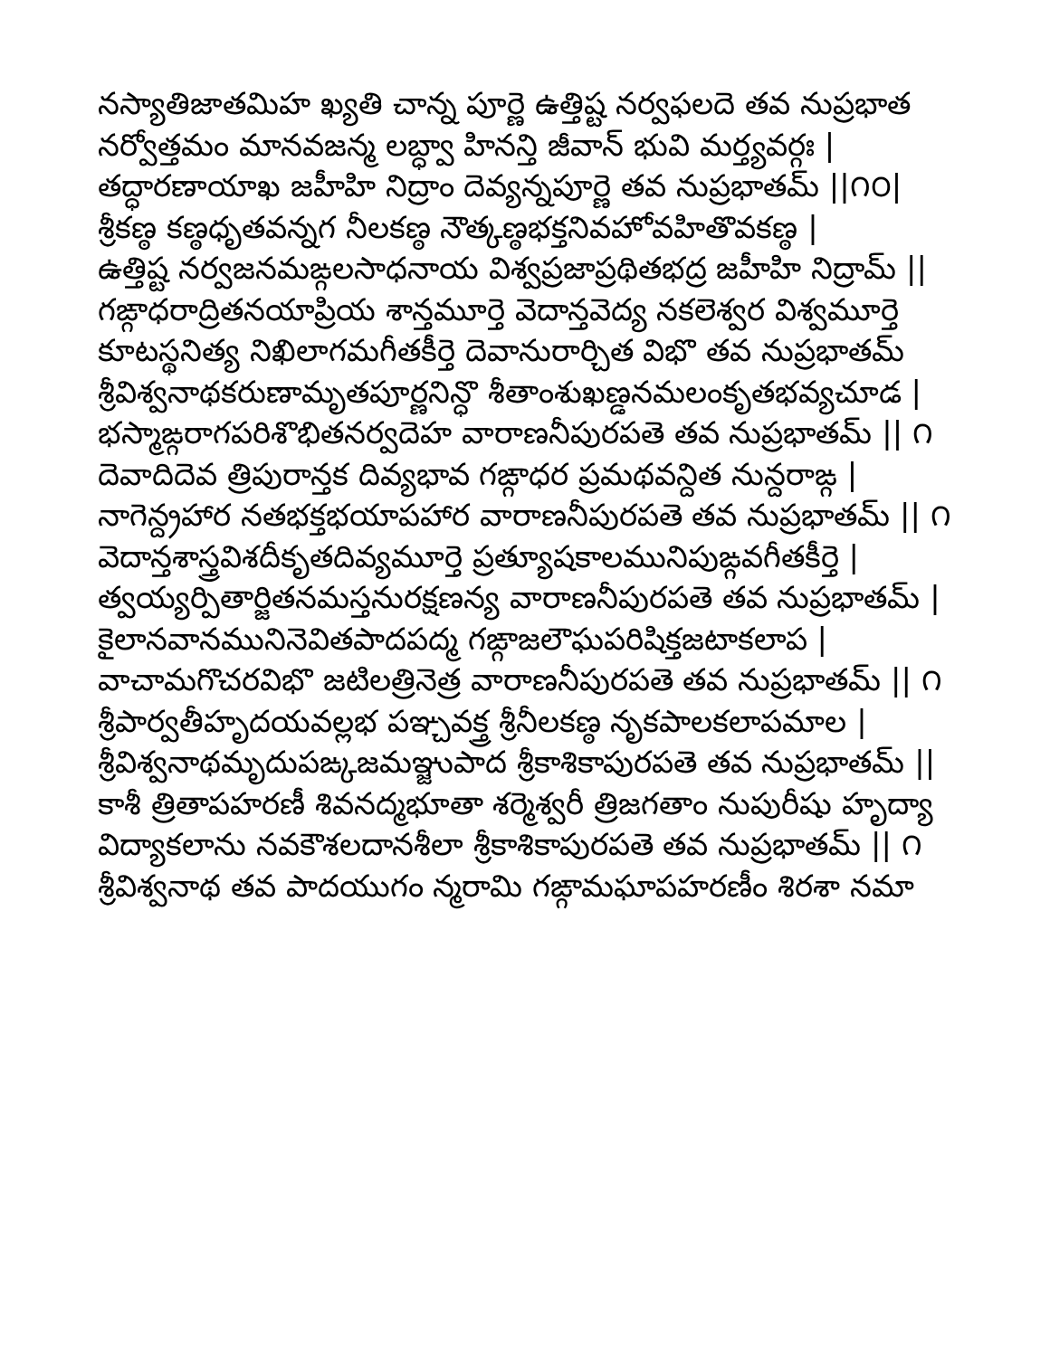నస్యాతిజాతమిహ ఖ్యతి చాన్న పూర్ణె ఉత్తిష్ట నర్వఫలదె తవ నుప్రభాత
నర్వోత్తమం మానవజన్మ లబ్ధ్వా హినన్తి జీవాన్ భువి మర్త్యవర్గః |
తద్ధారణాయాఖ జహీహి నిద్రాం దెవ్యన్నపూర్ణె తవ నుప్రభాతమ్ ||౧౦|
శ్రీకణ్ఠ కణ్ఠధృతవన్నగ నీలకణ్ఠ నౌత్కణ్ఠభక్తనివహోవహితొవకణ్ఠ |
ఉత్తిష్ట నర్వజనమఙ్గలసాధనాయ విశ్వప్రజాప్రథితభద్ర జహీహి నిద్రామ్ ||
గఙ్గాధరాద్రితనయాప్రియ శాన్తమూర్తె వెదాన్తవెద్య నకలెశ్వర విశ్వమూర్తె
కూటస్థనిత్య నిఖిలాగమగీతకీర్తె దెవానురార్చిత విభొ తవ నుప్రభాతమ్
శ్రీవిశ్వనాథకరుణామృతపూర్ణనిన్ధొ శీతాంశుఖణ్డనమలంకృతభవ్యచూడ |
భస్మాఙ్గరాగపరిశొభితనర్వదెహ వారాణనీపురపతె తవ నుప్రభాతమ్ || ౧
దెవాదిదెవ త్రిపురాన్తక దివ్యభావ గఙ్గాధర ప్రమథవన్దిత నున్దరాఙ్గ |
నాగెన్ద్రహార నతభక్తభయాపహార వారాణనీపురపతె తవ నుప్రభాతమ్ || ౧
వెదాన్తశాస్త్రవిశదీకృతదివ్యమూర్తె ప్రత్యూషకాలమునిపుఙ్గవగీతకీర్తె |
త్వయ్యర్పితార్జితనమస్తనురక్షణన్య వారాణనీపురపతె తవ నుప్రభాతమ్ |
కైలానవానమునినెవితపాదపద్మ గఙ్గాజలౌఘపరిషిక్తజటాకలాప |
వాచామగొచరవిభొ జటిలత్రినెత్ర వారాణనీపురపతె తవ నుప్రభాతమ్ || ౧
శ్రీపార్వతీహృదయవల్లభ పఞ్చవక్త్ర శ్రీనీలకణ్ఠ నృకపాలకలాపమాల |
శ్రీవిశ్వనాథమృదుపఙ్కజమఞ్జుపాద శ్రీకాశికాపురపతె తవ నుప్రభాతమ్ ||
కాశీ త్రితాపహరణీ శివనద్మభూతా శర్మెశ్వరీ త్రిజగతాం నుపురీషు హృద్యా
విద్యాకలాను నవకౌశలదానశీలా శ్రీకాశికాపురపతె తవ నుప్రభాతమ్ || ౧
శ్రీవిశ్వనాథ తవ పాదయుగం న్మరామి గఙ్గామఘాపహరణీం శిరశా నమా